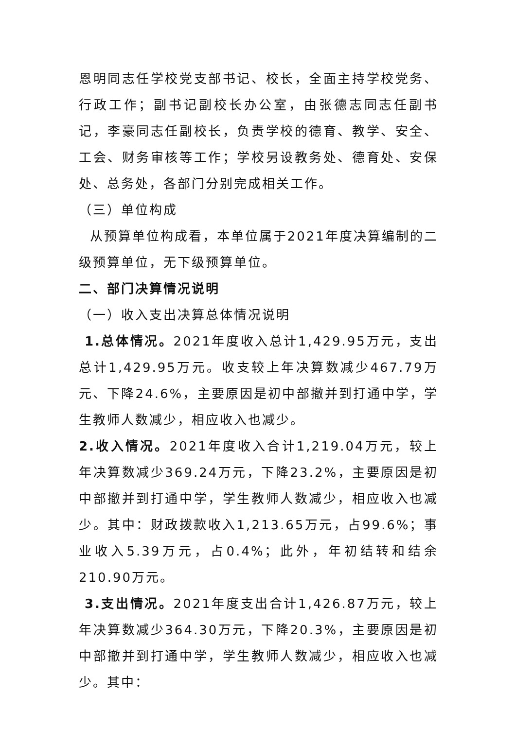恩明同志任学校党支部书记、校长，全面主持学校党务、行政工作；副书记副校长办公室，由张德志同志任副书记，李豪同志任副校长，负责学校的德育、教学、安全、工会、财务审核等工作；学校另设教务处、德育处、安保处、总务处，各部门分别完成相关工作。
（三）单位构成
从预算单位构成看，本单位属于2021年度决算编制的二级预算单位，无下级预算单位。
二、部门决算情况说明
（一）收入支出决算总体情况说明
1.总体情况。2021年度收入总计1,429.95万元，支出总计1,429.95万元。收支较上年决算数减少467.79万元、下降24.6%，主要原因是初中部撤并到打通中学，学生教师人数减少，相应收入也减少。
2.收入情况。2021年度收入合计1,219.04万元，较上年决算数减少369.24万元，下降23.2%，主要原因是初中部撤并到打通中学，学生教师人数减少，相应收入也减少。其中：财政拨款收入1,213.65万元，占99.6%；事业收入5.39万元，占0.4%；此外，年初结转和结余210.90万元。
3.支出情况。2021年度支出合计1,426.87万元，较上年决算数减少364.30万元，下降20.3%，主要原因是初中部撤并到打通中学，学生教师人数减少，相应收入也减少。其中：